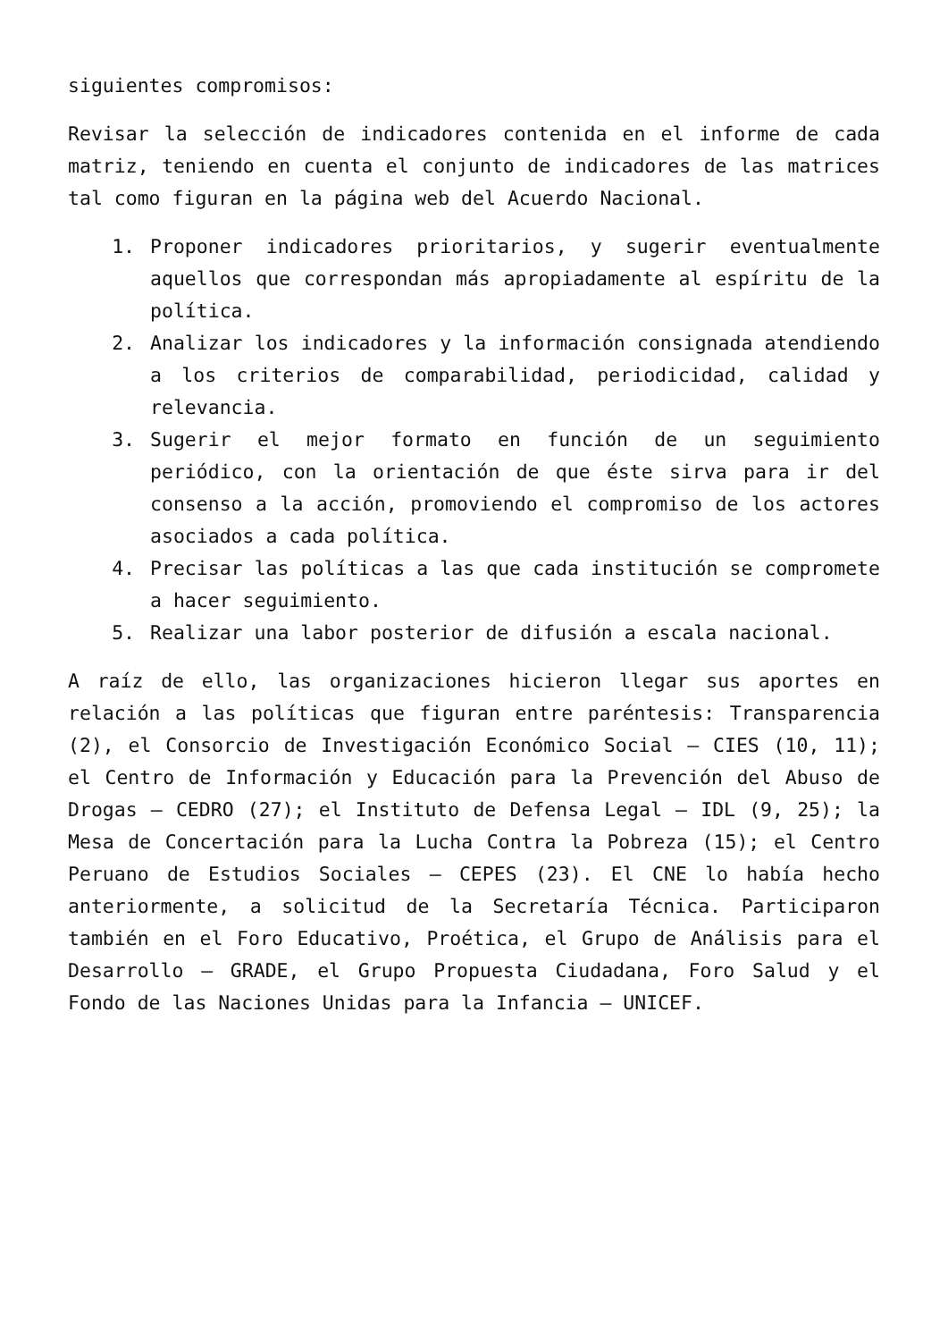siguientes compromisos:
Revisar la selección de indicadores contenida en el informe de cada matriz, teniendo en cuenta el conjunto de indicadores de las matrices tal como figuran en la página web del Acuerdo Nacional.
1. Proponer indicadores prioritarios, y sugerir eventualmente aquellos que correspondan más apropiadamente al espíritu de la política.
2. Analizar los indicadores y la información consignada atendiendo a los criterios de comparabilidad, periodicidad, calidad y relevancia.
3. Sugerir el mejor formato en función de un seguimiento periódico, con la orientación de que éste sirva para ir del consenso a la acción, promoviendo el compromiso de los actores asociados a cada política.
4. Precisar las políticas a las que cada institución se compromete a hacer seguimiento.
5. Realizar una labor posterior de difusión a escala nacional.
A raíz de ello, las organizaciones hicieron llegar sus aportes en relación a las políticas que figuran entre paréntesis: Transparencia (2), el Consorcio de Investigación Económico Social – CIES (10, 11); el Centro de Información y Educación para la Prevención del Abuso de Drogas – CEDRO (27); el Instituto de Defensa Legal – IDL (9, 25); la Mesa de Concertación para la Lucha Contra la Pobreza (15); el Centro Peruano de Estudios Sociales – CEPES (23). El CNE lo había hecho anteriormente, a solicitud de la Secretaría Técnica. Participaron también en el Foro Educativo, Proética, el Grupo de Análisis para el Desarrollo – GRADE, el Grupo Propuesta Ciudadana, Foro Salud y el Fondo de las Naciones Unidas para la Infancia – UNICEF.